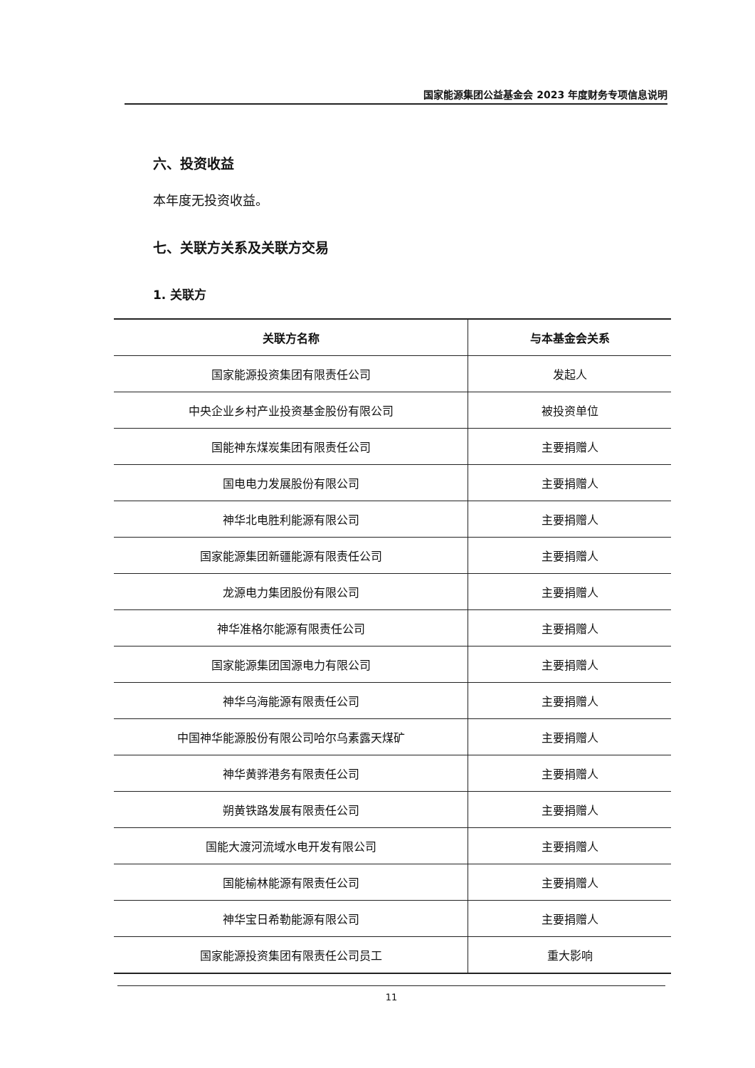国家能源集团公益基金会 2023 年度财务专项信息说明
六、投资收益
本年度无投资收益。
七、关联方关系及关联方交易
1. 关联方
| 关联方名称 | 与本基金会关系 |
| --- | --- |
| 国家能源投资集团有限责任公司 | 发起人 |
| 中央企业乡村产业投资基金股份有限公司 | 被投资单位 |
| 国能神东煤炭集团有限责任公司 | 主要捐赠人 |
| 国电电力发展股份有限公司 | 主要捐赠人 |
| 神华北电胜利能源有限公司 | 主要捐赠人 |
| 国家能源集团新疆能源有限责任公司 | 主要捐赠人 |
| 龙源电力集团股份有限公司 | 主要捐赠人 |
| 神华准格尔能源有限责任公司 | 主要捐赠人 |
| 国家能源集团国源电力有限公司 | 主要捐赠人 |
| 神华乌海能源有限责任公司 | 主要捐赠人 |
| 中国神华能源股份有限公司哈尔乌素露天煤矿 | 主要捐赠人 |
| 神华黄骅港务有限责任公司 | 主要捐赠人 |
| 朔黄铁路发展有限责任公司 | 主要捐赠人 |
| 国能大渡河流域水电开发有限公司 | 主要捐赠人 |
| 国能榆林能源有限责任公司 | 主要捐赠人 |
| 神华宝日希勒能源有限公司 | 主要捐赠人 |
| 国家能源投资集团有限责任公司员工 | 重大影响 |
11